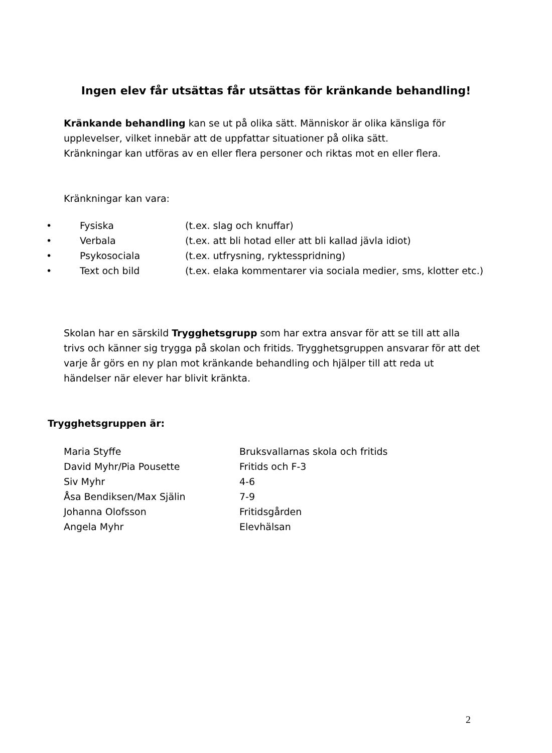Ingen elev får utsättas får utsättas för kränkande behandling!
Kränkande behandling kan se ut på olika sätt. Människor är olika känsliga för upplevelser, vilket innebär att de uppfattar situationer på olika sätt.
Kränkningar kan utföras av en eller flera personer och riktas mot en eller flera.
Kränkningar kan vara:
| • | Fysiska | (t.ex. slag och knuffar) |
| • | Verbala | (t.ex. att bli hotad eller att bli kallad jävla idiot) |
| • | Psykosociala | (t.ex. utfrysning, ryktesspridning) |
| • | Text och bild | (t.ex. elaka kommentarer via sociala medier, sms, klotter etc.) |
Skolan har en särskild Trygghetsgrupp som har extra ansvar för att se till att alla trivs och känner sig trygga på skolan och fritids. Trygghetsgruppen ansvarar för att det varje år görs en ny plan mot kränkande behandling och hjälper till att reda ut händelser när elever har blivit kränkta.
Trygghetsgruppen är:
| Maria Styffe | Bruksvallarnas skola och fritids |
| David Myhr/Pia Pousette | Fritids och F-3 |
| Siv Myhr | 4-6 |
| Åsa Bendiksen/Max Själin | 7-9 |
| Johanna Olofsson | Fritidsgården |
| Angela Myhr | Elevhälsan |
2